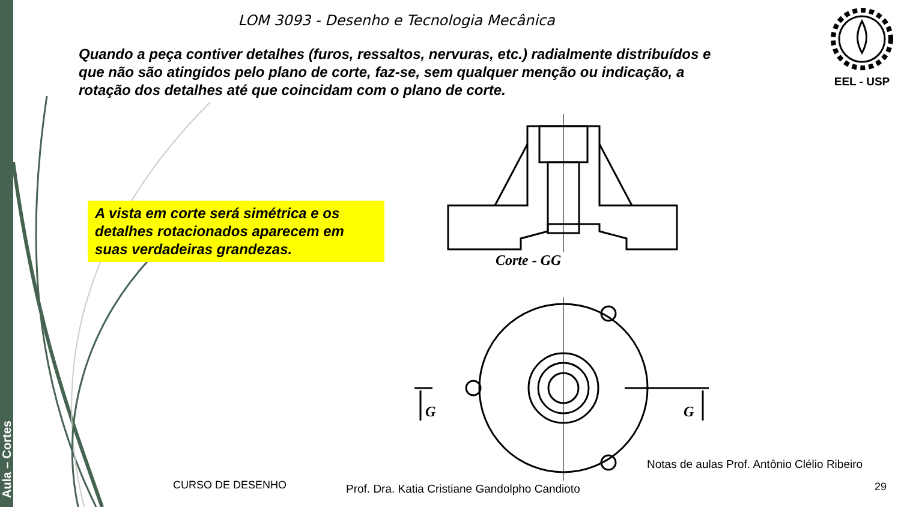Aula – Cortes
LOM 3093 - Desenho e Tecnologia Mecânica
EEL - USP
Quando a peça contiver detalhes (furos, ressaltos, nervuras, etc.) radialmente distribuídos e que não são atingidos pelo plano de corte, faz-se, sem qualquer menção ou indicação, a rotação dos detalhes até que coincidam com o plano de corte.
A vista em corte será simétrica e os detalhes rotacionados aparecem em suas verdadeiras grandezas.
Corte - GG
G G
Notas de aulas Prof. Antônio Clélio Ribeiro
CURSO DE DESENHO
Prof. Dra. Katia Cristiane Gandolpho Candioto
29